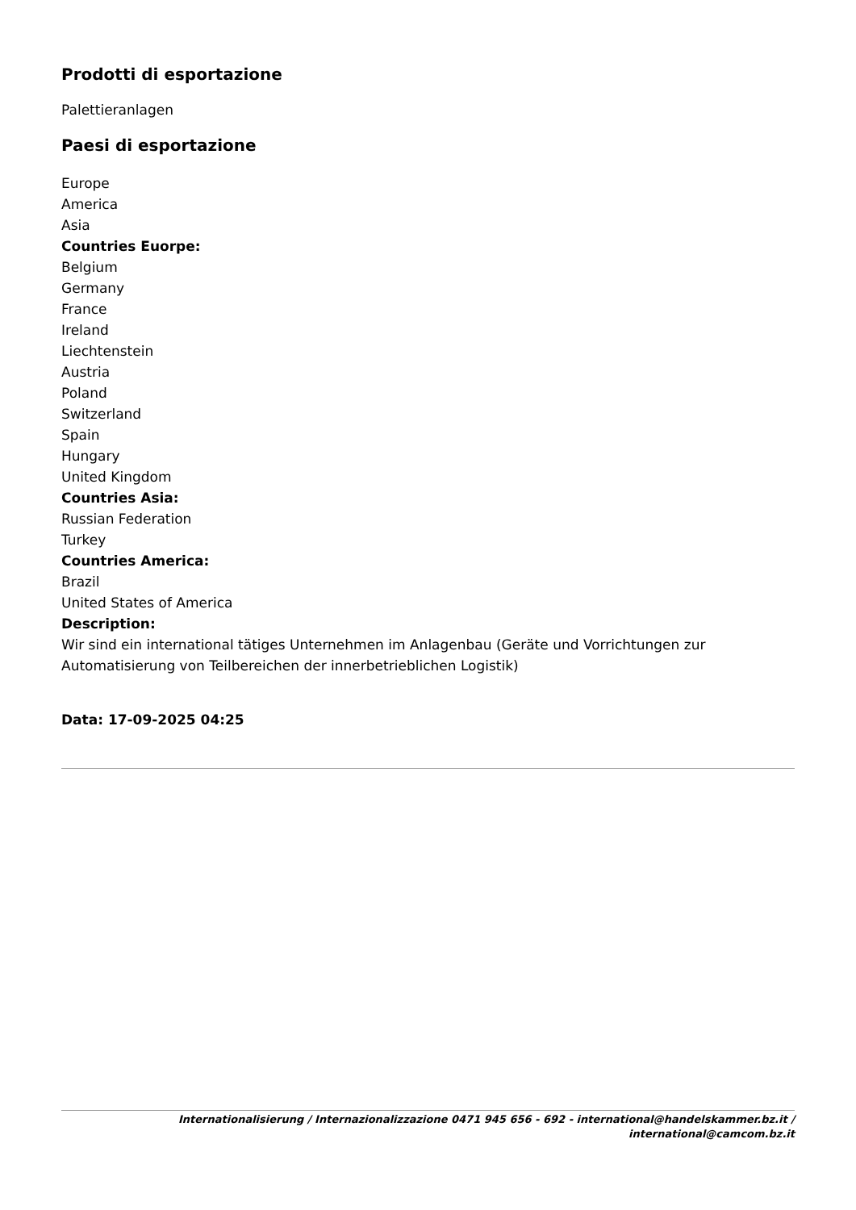Prodotti di esportazione
Palettieranlagen
Paesi di esportazione
Europe
America
Asia
Countries Euorpe:
Belgium
Germany
France
Ireland
Liechtenstein
Austria
Poland
Switzerland
Spain
Hungary
United Kingdom
Countries Asia:
Russian Federation
Turkey
Countries America:
Brazil
United States of America
Description:
Wir sind ein international tätiges Unternehmen im Anlagenbau (Geräte und Vorrichtungen zur Automatisierung von Teilbereichen der innerbetrieblichen Logistik)
Data: 17-09-2025 04:25
Internationalisierung / Internazionalizzazione 0471 945 656 - 692 - international@handelskammer.bz.it /
international@camcom.bz.it